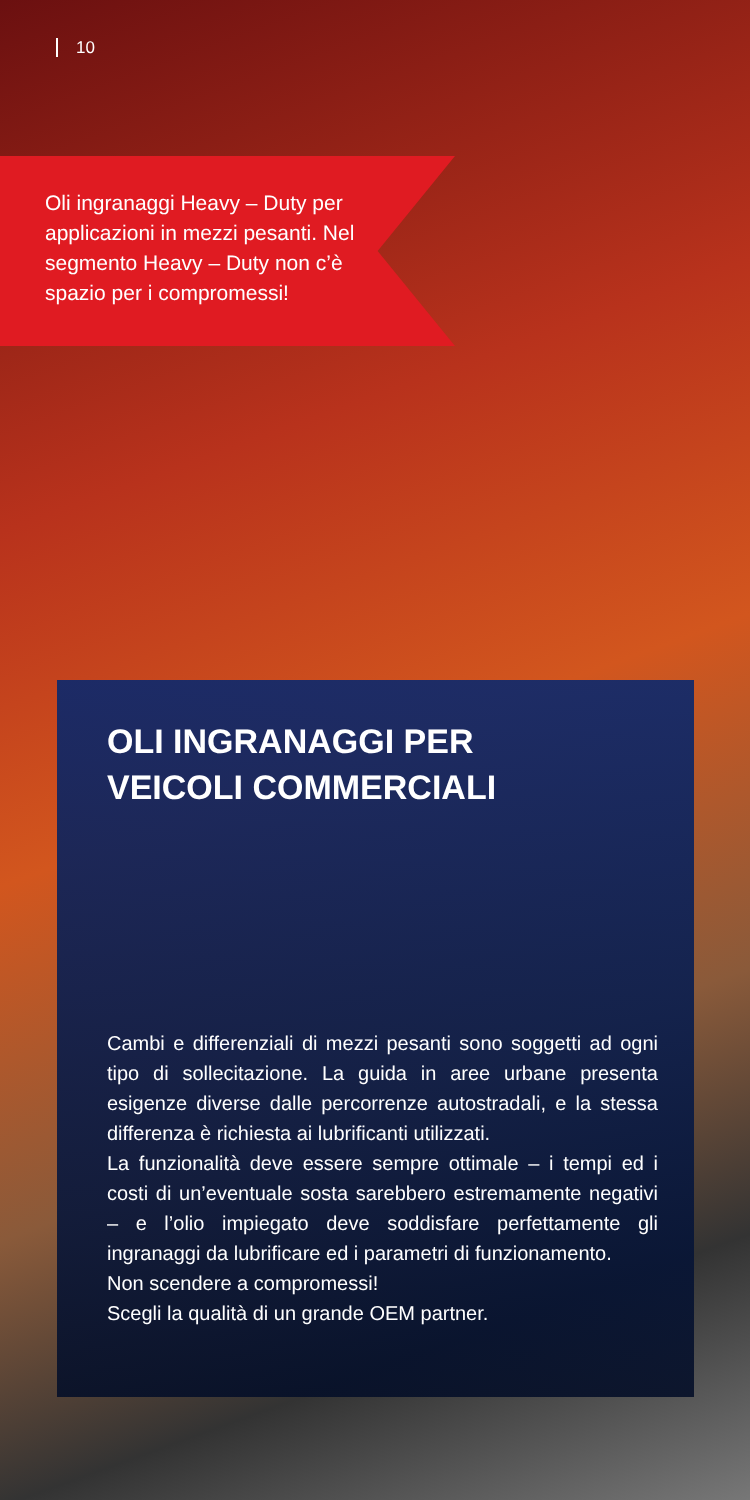10
Oli ingranaggi Heavy – Duty per applicazioni in mezzi pesanti. Nel segmento Heavy – Duty non c’è spazio per i compromessi!
OLI INGRANAGGI PER
VEICOLI COMMERCIALI
Cambi e differenziali di mezzi pesanti sono soggetti ad ogni tipo di sollecitazione. La guida in aree urbane presenta esigenze diverse dalle percorrenze autostradali, e la stessa differenza è richiesta ai lubrificanti utilizzati.
La funzionalità deve essere sempre ottimale – i tempi ed i costi di un’eventuale sosta sarebbero estremamente negativi – e l’olio impiegato deve soddisfare perfettamente gli ingranaggi da lubrificare ed i parametri di funzionamento.
Non scendere a compromessi!
Scegli la qualità di un grande OEM partner.